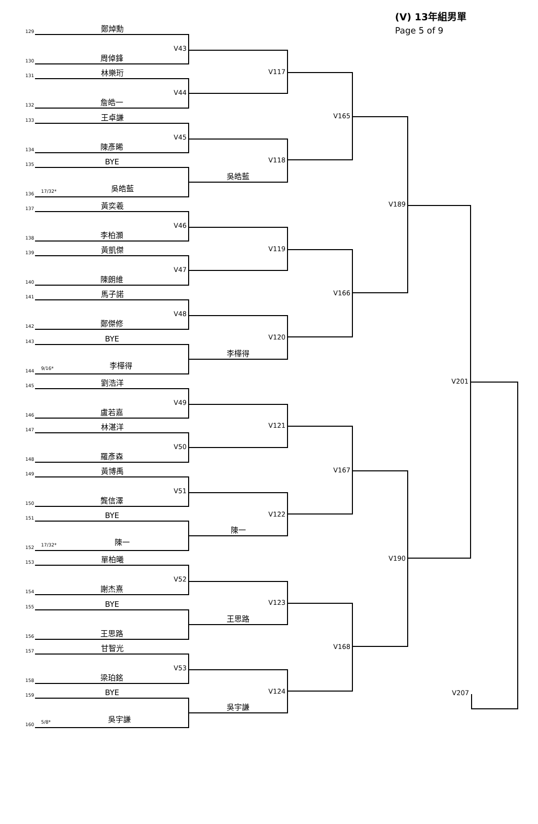129
鄭焯勳
130
V43
周倬鋒
131
林樂珩
132
V44
詹皓一
133
王卓謙
134
V45
陳彥晞
135
BYE
136
17/32* 吳皓藍
137
黃奕羲
138
V46
李柏灝
139
黃凱傑
140
V47
陳朗維
141
馬子諾
142
V48
鄭傑修
143
BYE
144
9/16* 李樺得
145
劉浩洋
146
V49
盧若嘉
147
林湛洋
148
V50
羅彥森
149
黃博禹
150
V51
龔信澤
151
BYE
152
17/32* 陳一
153
單柏曦
154
V52
謝杰熹
155
BYE
156
王思路
157
甘智光
158
V53
梁珀銘
159
BYE
160
5/8* 吳宇謙
V117
V118
吳皓藍
V119
V120
李樺得
V121
V122
陳一
V123
王思路
V124
吳宇謙
V165
V166
V167
V168
V189
V190
(V) 13年組男單
Page 5 of 9
V201
V207